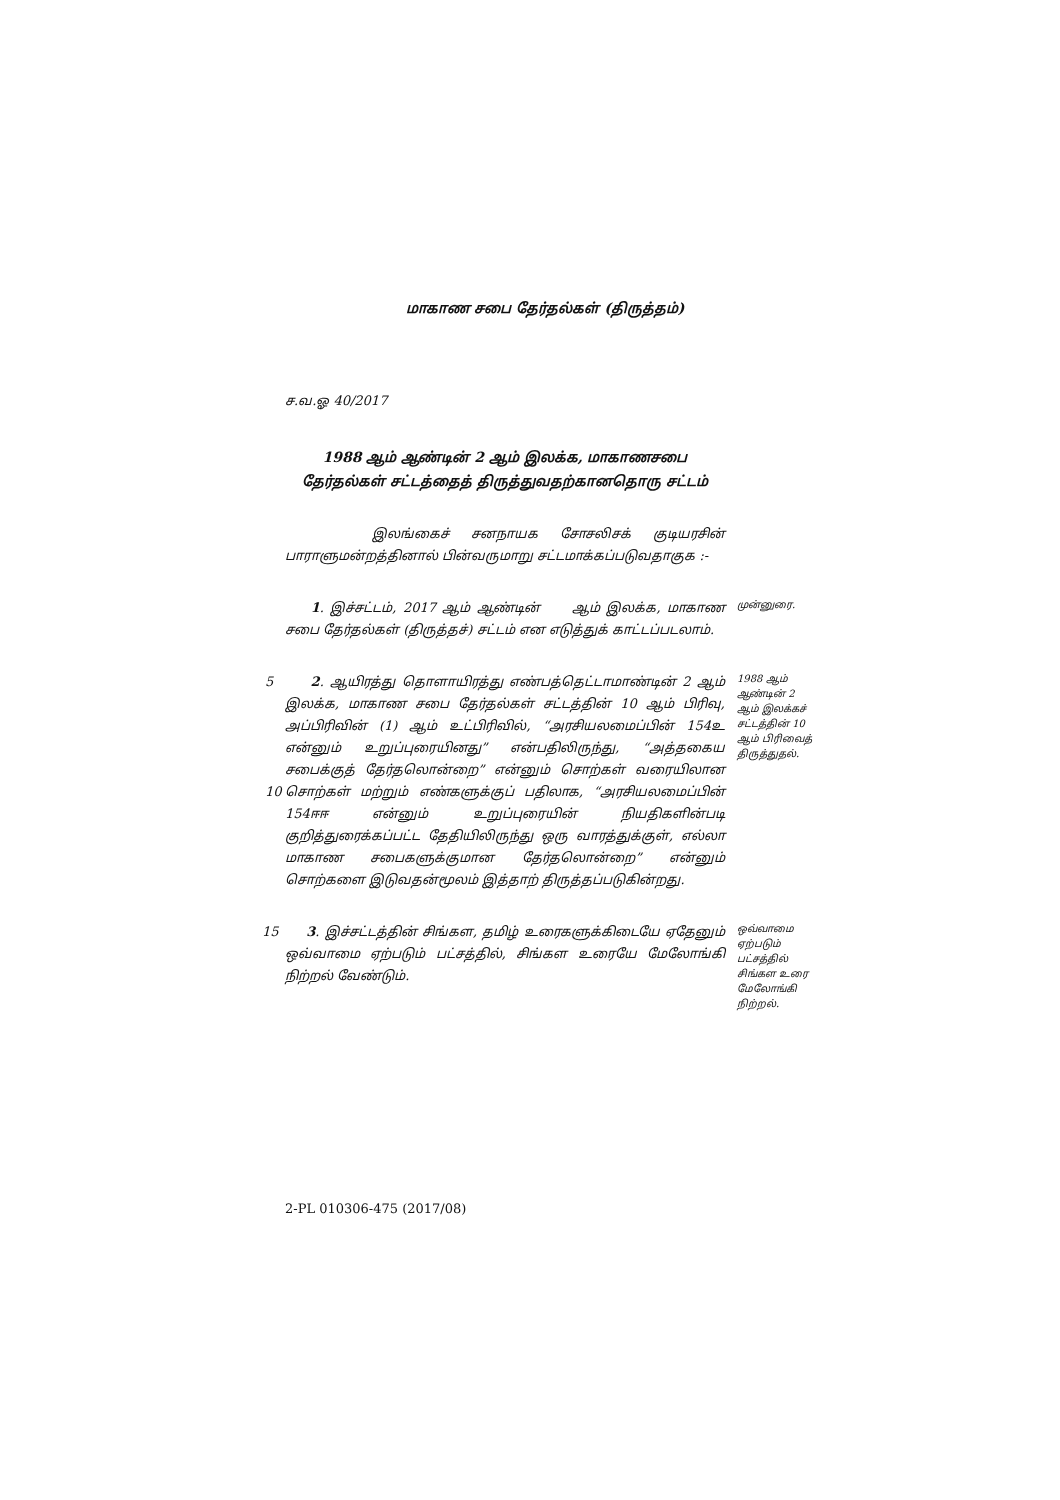மாகாண சபை தேர்தல்கள் (திருத்தம்)
ச.வ.ஓ 40/2017
1988 ஆம் ஆண்டின் 2 ஆம் இலக்க, மாகாணசபை தேர்தல்கள் சட்டத்தைத் திருத்துவதற்கானதொரு சட்டம்
இலங்கைச் சனநாயக சோசலிசக் குடியரசின் பாராளுமன்றத்தினால் பின்வருமாறு சட்டமாக்கப்படுவதாகுக :-
1. இச்சட்டம், 2017 ஆம் ஆண்டின் ஆம் இலக்க, மாகாண சபை தேர்தல்கள் (திருத்தச்) சட்டம் என எடுத்துக் காட்டப்படலாம்.
முன்னுரை.
5
10
2. ஆயிரத்து தொளாயிரத்து எண்பத்தெட்டாமாண்டின் 2 ஆம் இலக்க, மாகாண சபை தேர்தல்கள் சட்டத்தின் 10 ஆம் பிரிவு, அப்பிரிவின் (1) ஆம் உட்பிரிவில், “அரசியலமைப்பின் 154உ என்னும் உறுப்புரையினது” என்பதிலிருந்து, “அத்தகைய சபைக்குத் தேர்தலொன்றை” என்னும் சொற்கள் வரையிலான சொற்கள் மற்றும் எண்களுக்குப் பதிலாக, “அரசியலமைப்பின் 154ஈஈ என்னும் உறுப்புரையின் நியதிகளின்படி குறித்துரைக்கப்பட்ட தேதியிலிருந்து ஒரு வாரத்துக்குள், எல்லா மாகாண சபைகளுக்குமான தேர்தலொன்றை” என்னும் சொற்களை இடுவதன்மூலம் இத்தாற் திருத்தப்படுகின்றது.
1988 ஆம் ஆண்டின் 2 ஆம் இலக்கச் சட்டத்தின் 10 ஆம் பிரிவைத் திருத்துதல்.
15 3. இச்சட்டத்தின் சிங்கள, தமிழ் உரைகளுக்கிடையே ஏதேனும் ஒவ்வாமை ஏற்படும் பட்சத்தில், சிங்கள உரையே மேலோங்கி நிற்றல் வேண்டும்.
ஒவ்வாமை ஏற்படும் பட்சத்தில் சிங்கள உரை மேலோங்கி நிற்றல்.
2-PL 010306-475 (2017/08)